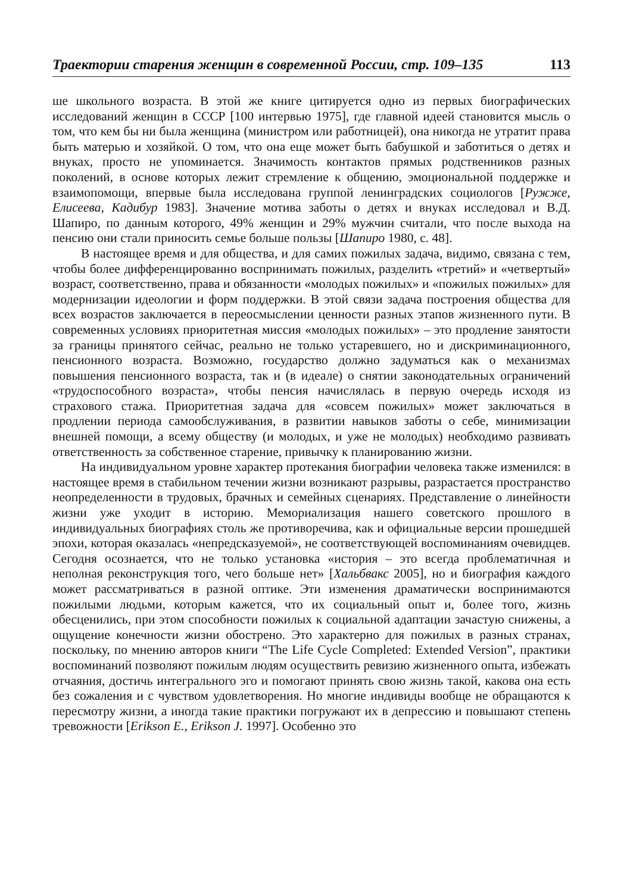Траектории старения женщин в современной России, стр. 109–135 113
ше школьного возраста. В этой же книге цитируется одно из первых биографических исследований женщин в СССР [100 интервью 1975], где главной идеей становится мысль о том, что кем бы ни была женщина (министром или работницей), она никогда не утратит права быть матерью и хозяйкой. О том, что она еще может быть бабушкой и заботиться о детях и внуках, просто не упоминается. Значимость контактов прямых родственников разных поколений, в основе которых лежит стремление к общению, эмоциональной поддержке и взаимопомощи, впервые была исследована группой ленинградских социологов [Ружже, Елисеева, Кадибур 1983]. Значение мотива заботы о детях и внуках исследовал и В.Д. Шапиро, по данным которого, 49% женщин и 29% мужчин считали, что после выхода на пенсию они стали приносить семье больше пользы [Шапиро 1980, с. 48].
В настоящее время и для общества, и для самих пожилых задача, видимо, связана с тем, чтобы более дифференцированно воспринимать пожилых, разделить «третий» и «четвертый» возраст, соответственно, права и обязанности «молодых пожилых» и «пожилых пожилых» для модернизации идеологии и форм поддержки. В этой связи задача построения общества для всех возрастов заключается в переосмыслении ценности разных этапов жизненного пути. В современных условиях приоритетная миссия «молодых пожилых» – это продление занятости за границы принятого сейчас, реально не только устаревшего, но и дискриминационного, пенсионного возраста. Возможно, государство должно задуматься как о механизмах повышения пенсионного возраста, так и (в идеале) о снятии законодательных ограничений «трудоспособного возраста», чтобы пенсия начислялась в первую очередь исходя из страхового стажа. Приоритетная задача для «совсем пожилых» может заключаться в продлении периода самообслуживания, в развитии навыков заботы о себе, минимизации внешней помощи, а всему обществу (и молодых, и уже не молодых) необходимо развивать ответственность за собственное старение, привычку к планированию жизни.
На индивидуальном уровне характер протекания биографии человека также изменился: в настоящее время в стабильном течении жизни возникают разрывы, разрастается пространство неопределенности в трудовых, брачных и семейных сценариях. Представление о линейности жизни уже уходит в историю. Мемориализация нашего советского прошлого в индивидуальных биографиях столь же противоречива, как и официальные версии прошедшей эпохи, которая оказалась «непредсказуемой», не соответствующей воспоминаниям очевидцев. Сегодня осознается, что не только установка «история – это всегда проблематичная и неполная реконструкция того, чего больше нет» [Хальбвакс 2005], но и биография каждого может рассматриваться в разной оптике. Эти изменения драматически воспринимаются пожилыми людьми, которым кажется, что их социальный опыт и, более того, жизнь обесценились, при этом способности пожилых к социальной адаптации зачастую снижены, а ощущение конечности жизни обострено. Это характерно для пожилых в разных странах, поскольку, по мнению авторов книги “The Life Cycle Completed: Extended Version”, практики воспоминаний позволяют пожилым людям осуществить ревизию жизненного опыта, избежать отчаяния, достичь интегрального эго и помогают принять свою жизнь такой, какова она есть без сожаления и с чувством удовлетворения. Но многие индивиды вообще не обращаются к пересмотру жизни, а иногда такие практики погружают их в депрессию и повышают степень тревожности [Erikson E., Erikson J. 1997]. Особенно это